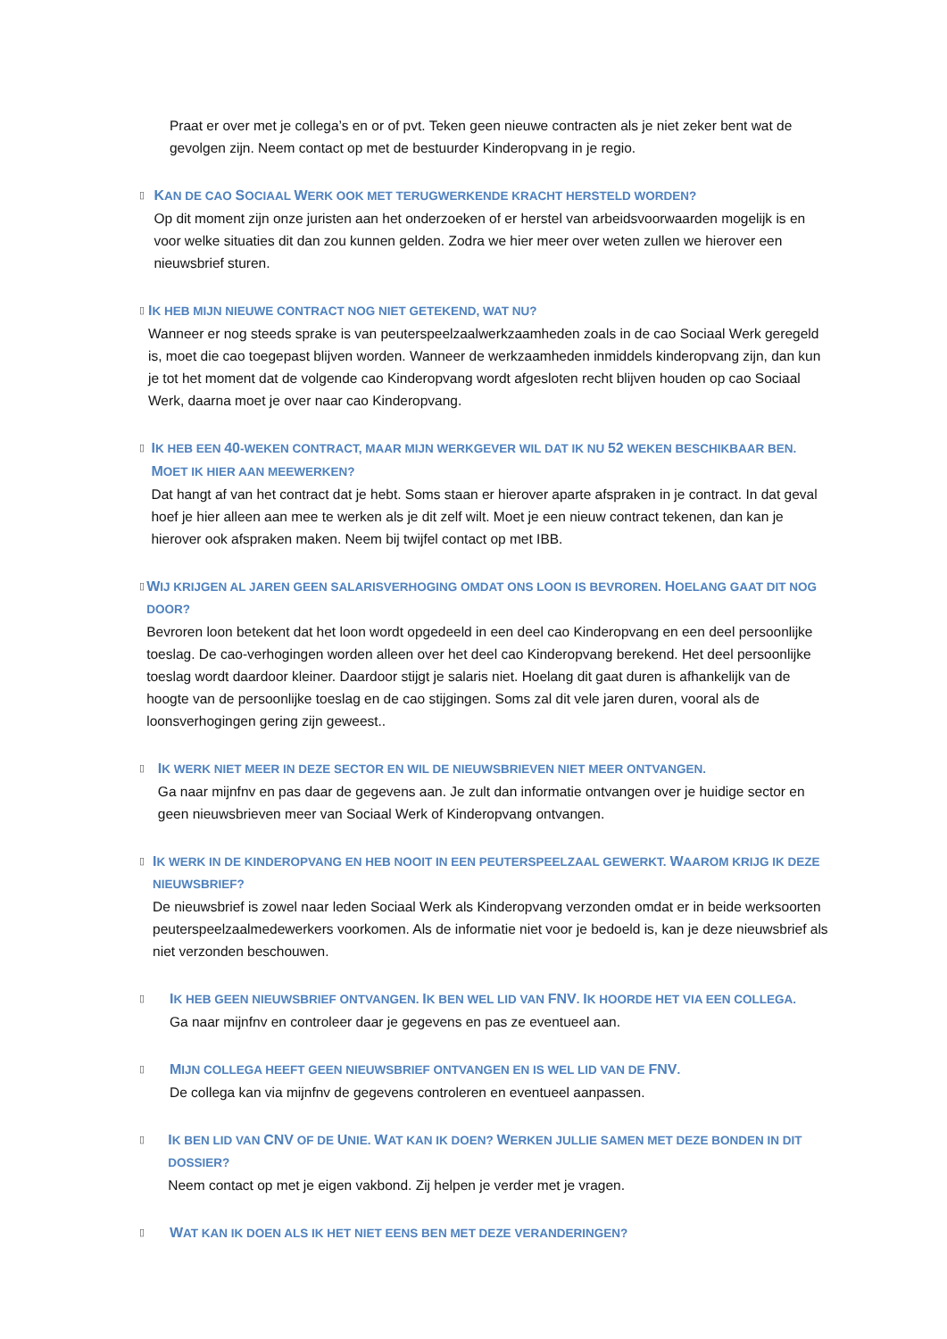Praat er over met je collega’s en or of pvt. Teken geen nieuwe contracten als je niet zeker bent wat de gevolgen zijn. Neem contact op met de bestuurder Kinderopvang in je regio.
▯
KAN DE CAO SOCIAAL WERK OOK MET TERUGWERKENDE KRACHT HERSTELD WORDEN?
Op dit moment zijn onze juristen aan het onderzoeken of er herstel van arbeidsvoorwaarden mogelijk is en voor welke situaties dit dan zou kunnen gelden. Zodra we hier meer over weten zullen we hierover een nieuwsbrief sturen.
▯
IK HEB MIJN NIEUWE CONTRACT NOG NIET GETEKEND, WAT NU?
Wanneer er nog steeds sprake is van peuterspeelzaalwerkzaamheden zoals in de cao Sociaal Werk geregeld is, moet die cao toegepast blijven worden. Wanneer de werkzaamheden inmiddels kinderopvang zijn, dan kun je tot het moment dat de volgende cao Kinderopvang wordt afgesloten recht blijven houden op cao Sociaal Werk, daarna moet je over naar cao Kinderopvang.
▯
IK HEB EEN 40-WEKEN CONTRACT, MAAR MIJN WERKGEVER WIL DAT IK NU 52 WEKEN BESCHIKBAAR BEN. MOET IK HIER AAN MEEWERKEN?
Dat hangt af van het contract dat je hebt. Soms staan er hierover aparte afspraken in je contract. In dat geval hoef je hier alleen aan mee te werken als je dit zelf wilt. Moet je een nieuw contract tekenen, dan kan je hierover ook afspraken maken. Neem bij twijfel contact op met IBB.
▯
WIJ KRIJGEN AL JAREN GEEN SALARISVERHOGING OMDAT ONS LOON IS BEVROREN. HOELANG GAAT DIT NOG DOOR?
Bevroren loon betekent dat het loon wordt opgedeeld in een deel cao Kinderopvang en een deel persoonlijke toeslag. De cao-verhogingen worden alleen over het deel cao Kinderopvang berekend. Het deel persoonlijke toeslag wordt daardoor kleiner. Daardoor stijgt je salaris niet. Hoelang dit gaat duren is afhankelijk van de hoogte van de persoonlijke toeslag en de cao stijgingen. Soms zal dit vele jaren duren, vooral als de loonsverhogingen gering zijn geweest..
▯
IK WERK NIET MEER IN DEZE SECTOR EN WIL DE NIEUWSBRIEVEN NIET MEER ONTVANGEN.
Ga naar mijnfnv en pas daar de gegevens aan. Je zult dan informatie ontvangen over je huidige sector en geen nieuwsbrieven meer van Sociaal Werk of Kinderopvang ontvangen.
▯
IK WERK IN DE KINDEROPVANG EN HEB NOOIT IN EEN PEUTERSPEELZAAL GEWERKT. WAAROM KRIJG IK DEZE NIEUWSBRIEF?
De nieuwsbrief is zowel naar leden Sociaal Werk als Kinderopvang verzonden omdat er in beide werksoorten peuterspeelzaalmedewerkers voorkomen. Als de informatie niet voor je bedoeld is, kan je deze nieuwsbrief als niet verzonden beschouwen.
▯
IK HEB GEEN NIEUWSBRIEF ONTVANGEN. IK BEN WEL LID VAN FNV. IK HOORDE HET VIA EEN COLLEGA.
Ga naar mijnfnv en controleer daar je gegevens en pas ze eventueel aan.
▯
MIJN COLLEGA HEEFT GEEN NIEUWSBRIEF ONTVANGEN EN IS WEL LID VAN DE FNV.
De collega kan via mijnfnv de gegevens controleren en eventueel aanpassen.
▯
IK BEN LID VAN CNV OF DE UNIE. WAT KAN IK DOEN? WERKEN JULLIE SAMEN MET DEZE BONDEN IN DIT DOSSIER?
Neem contact op met je eigen vakbond. Zij helpen je verder met je vragen.
▯
WAT KAN IK DOEN ALS IK HET NIET EENS BEN MET DEZE VERANDERINGEN?